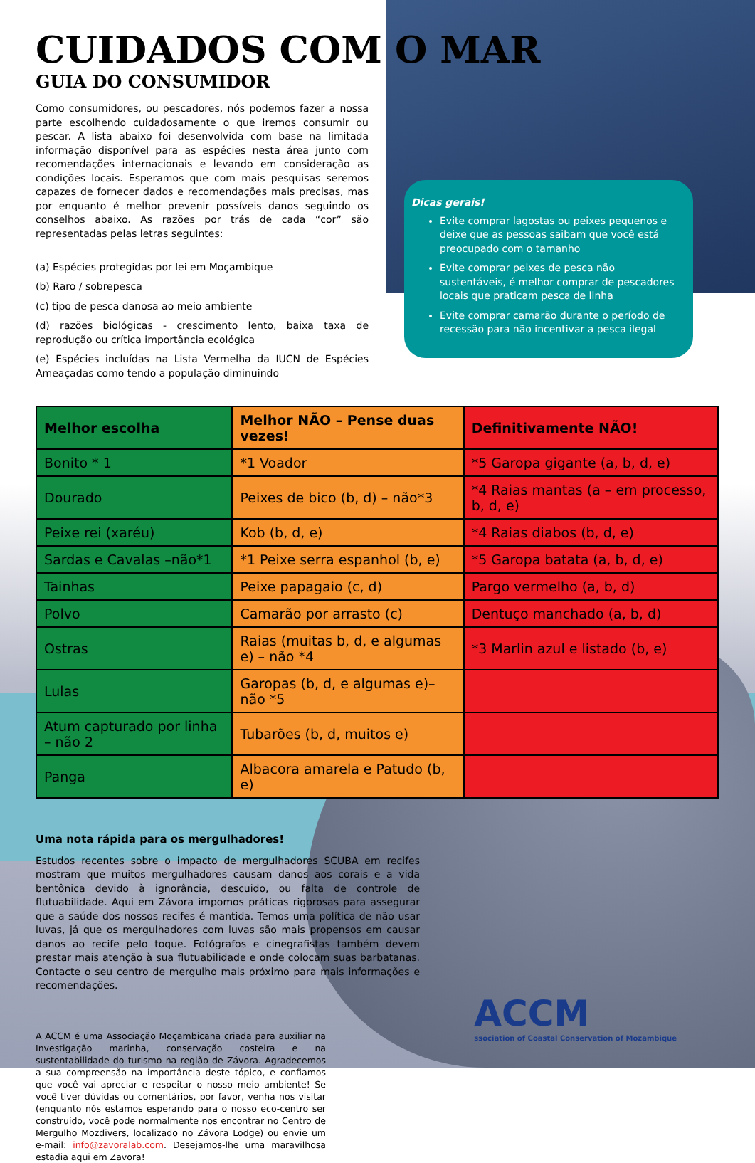CUIDADOS COM O MAR
GUIA DO CONSUMIDOR
Como consumidores, ou pescadores, nós podemos fazer a nossa parte escolhendo cuidadosamente o que iremos consumir ou pescar. A lista abaixo foi desenvolvida com base na limitada informação disponível para as espécies nesta área junto com recomendações internacionais e levando em consideração as condições locais. Esperamos que com mais pesquisas seremos capazes de fornecer dados e recomendações mais precisas, mas por enquanto é melhor prevenir possíveis danos seguindo os conselhos abaixo. As razões por trás de cada “cor” são representadas pelas letras seguintes:
(a) Espécies protegidas por lei em Moçambique
(b) Raro / sobrepesca
(c) tipo de pesca danosa ao meio ambiente
(d) razões biológicas - crescimento lento, baixa taxa de reprodução ou crítica importância ecológica
(e) Espécies incluídas na Lista Vermelha da IUCN de Espécies Ameaçadas como tendo a população diminuindo
Dicas gerais!
Evite comprar lagostas ou peixes pequenos e deixe que as pessoas saibam que você está preocupado com o tamanho
Evite comprar peixes de pesca não sustentáveis, é melhor comprar de pescadores locais que praticam pesca de linha
Evite comprar camarão durante o período de recessão para não incentivar a pesca ilegal
| Melhor escolha | Melhor NÃO – Pense duas vezes! | Definitivamente NÃO! |
| --- | --- | --- |
| Bonito * 1 | *1 Voador | *5 Garopa gigante (a, b, d, e) |
| Dourado | Peixes de bico (b, d) – não*3 | *4 Raias mantas (a – em processo, b, d, e) |
| Peixe rei (xaréu) | Kob (b, d, e) | *4 Raias diabos (b, d, e) |
| Sardas e Cavalas –não*1 | *1 Peixe serra espanhol (b, e) | *5 Garopa batata (a, b, d, e) |
| Tainhas | Peixe papagaio (c, d) | Pargo vermelho (a, b, d) |
| Polvo | Camarão por arrasto (c) | Dentuço manchado (a, b, d) |
| Ostras | Raias (muitas b, d, e algumas e) – não *4 | *3 Marlin azul e listado (b, e) |
| Lulas | Garopas (b, d, e algumas e)– não *5 | |
| Atum capturado por linha – não 2 | Tubarões (b, d, muitos e) | |
| Panga | Albacora amarela e Patudo (b, e) | |
Uma nota rápida para os mergulhadores!
Estudos recentes sobre o impacto de mergulhadores SCUBA em recifes mostram que muitos mergulhadores causam danos aos corais e a vida bentônica devido à ignorância, descuido, ou falta de controle de flutuabilidade. Aqui em Závora impomos práticas rigorosas para assegurar que a saúde dos nossos recifes é mantida. Temos uma política de não usar luvas, já que os mergulhadores com luvas são mais propensos em causar danos ao recife pelo toque. Fotógrafos e cinegrafistas também devem prestar mais atenção à sua flutuabilidade e onde colocam suas barbatanas. Contacte o seu centro de mergulho mais próximo para mais informações e recomendações.
A ACCM é uma Associação Moçambicana criada para auxiliar na Investigação marinha, conservação costeira e na sustentabilidade do turismo na região de Závora. Agradecemos a sua compreensão na importância deste tópico, e confiamos que você vai apreciar e respeitar o nosso meio ambiente! Se você tiver dúvidas ou comentários, por favor, venha nos visitar (enquanto nós estamos esperando para o nosso eco-centro ser construído, você pode normalmente nos encontrar no Centro de Mergulho Mozdivers, localizado no Závora Lodge) ou envie um e-mail: info@zavoralab.com. Desejamos-lhe uma maravilhosa estadia aqui em Zavora!
ACCM
ssociation of Coastal Conservation of Mozambique